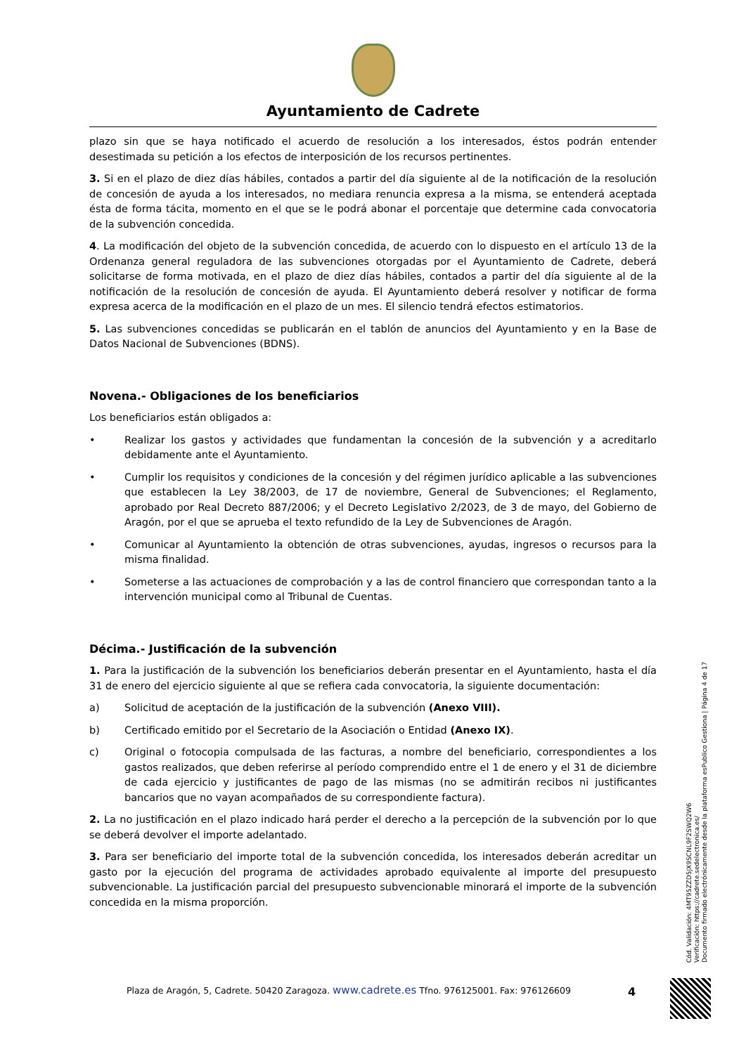Ayuntamiento de Cadrete
plazo sin que se haya notificado el acuerdo de resolución a los interesados, éstos podrán entender desestimada su petición a los efectos de interposición de los recursos pertinentes.
3. Si en el plazo de diez días hábiles, contados a partir del día siguiente al de la notificación de la resolución de concesión de ayuda a los interesados, no mediara renuncia expresa a la misma, se entenderá aceptada ésta de forma tácita, momento en el que se le podrá abonar el porcentaje que determine cada convocatoria de la subvención concedida.
4. La modificación del objeto de la subvención concedida, de acuerdo con lo dispuesto en el artículo 13 de la Ordenanza general reguladora de las subvenciones otorgadas por el Ayuntamiento de Cadrete, deberá solicitarse de forma motivada, en el plazo de diez días hábiles, contados a partir del día siguiente al de la notificación de la resolución de concesión de ayuda. El Ayuntamiento deberá resolver y notificar de forma expresa acerca de la modificación en el plazo de un mes. El silencio tendrá efectos estimatorios.
5. Las subvenciones concedidas se publicarán en el tablón de anuncios del Ayuntamiento y en la Base de Datos Nacional de Subvenciones (BDNS).
Novena.- Obligaciones de los beneficiarios
Los beneficiarios están obligados a:
• Realizar los gastos y actividades que fundamentan la concesión de la subvención y a acreditarlo debidamente ante el Ayuntamiento.
• Cumplir los requisitos y condiciones de la concesión y del régimen jurídico aplicable a las subvenciones que establecen la Ley 38/2003, de 17 de noviembre, General de Subvenciones; el Reglamento, aprobado por Real Decreto 887/2006; y el Decreto Legislativo 2/2023, de 3 de mayo, del Gobierno de Aragón, por el que se aprueba el texto refundido de la Ley de Subvenciones de Aragón.
• Comunicar al Ayuntamiento la obtención de otras subvenciones, ayudas, ingresos o recursos para la misma finalidad.
• Someterse a las actuaciones de comprobación y a las de control financiero que correspondan tanto a la intervención municipal como al Tribunal de Cuentas.
Décima.- Justificación de la subvención
1. Para la justificación de la subvención los beneficiarios deberán presentar en el Ayuntamiento, hasta el día 31 de enero del ejercicio siguiente al que se refiera cada convocatoria, la siguiente documentación:
a) Solicitud de aceptación de la justificación de la subvención (Anexo VIII).
b) Certificado emitido por el Secretario de la Asociación o Entidad (Anexo IX).
c) Original o fotocopia compulsada de las facturas, a nombre del beneficiario, correspondientes a los gastos realizados, que deben referirse al período comprendido entre el 1 de enero y el 31 de diciembre de cada ejercicio y justificantes de pago de las mismas (no se admitirán recibos ni justificantes bancarios que no vayan acompañados de su correspondiente factura).
2. La no justificación en el plazo indicado hará perder el derecho a la percepción de la subvención por lo que se deberá devolver el importe adelantado.
3. Para ser beneficiario del importe total de la subvención concedida, los interesados deberán acreditar un gasto por la ejecución del programa de actividades aprobado equivalente al importe del presupuesto subvencionable. La justificación parcial del presupuesto subvencionable minorará el importe de la subvención concedida en la misma proporción.
Plaza de Aragón, 5, Cadrete. 50420 Zaragoza. www.cadrete.es Tfno. 976125001. Fax: 976126609
4
Cód. Validación: 4MT95ZZD5JX9SCNL9F2SWQ2W6
Verificación: https://cadrete.sedelectronica.es/
Documento firmado electrónicamente desde la plataforma esPublico Gestiona | Página 4 de 17